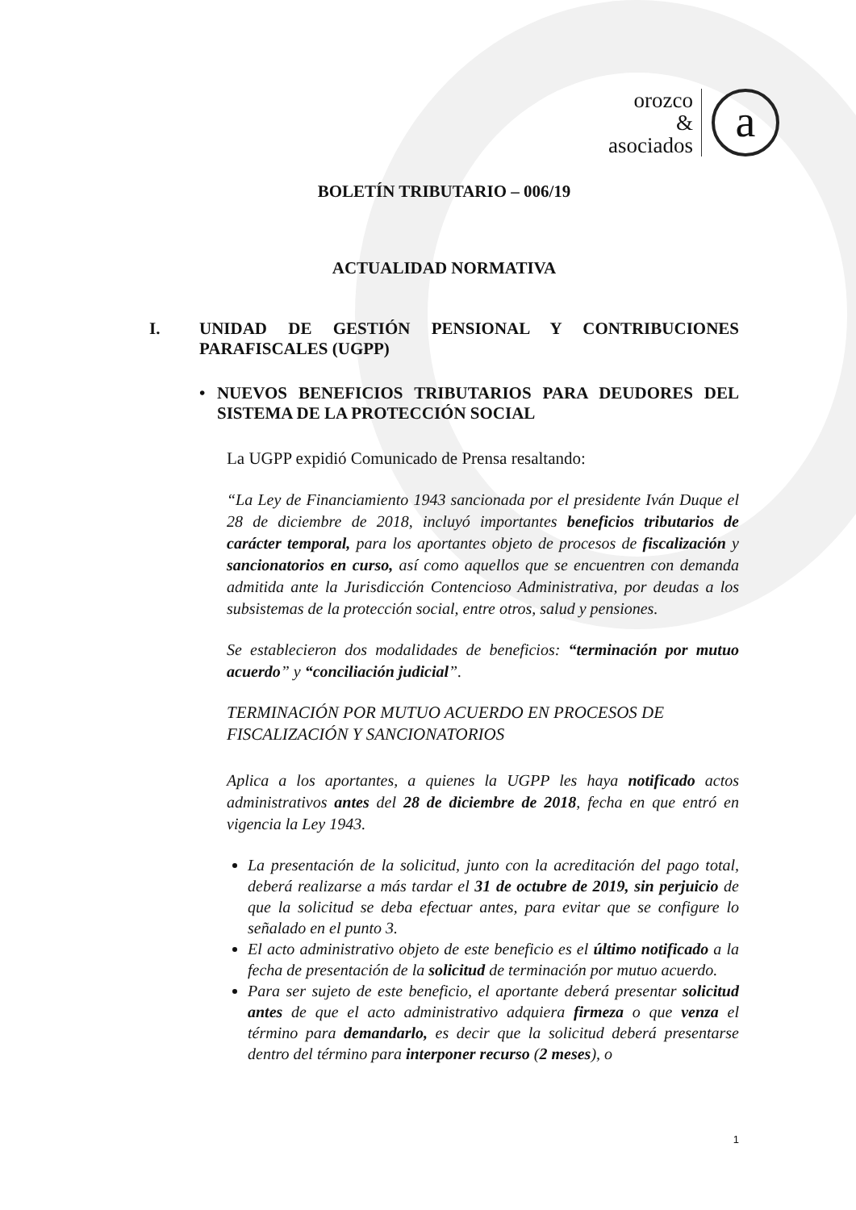orozco
&
asociados
a
BOLETÍN TRIBUTARIO – 006/19
ACTUALIDAD NORMATIVA
I. UNIDAD DE GESTIÓN PENSIONAL Y CONTRIBUCIONES PARAFISCALES (UGPP)
• NUEVOS BENEFICIOS TRIBUTARIOS PARA DEUDORES DEL SISTEMA DE LA PROTECCIÓN SOCIAL
La UGPP expidió Comunicado de Prensa resaltando:
“La Ley de Financiamiento 1943 sancionada por el presidente Iván Duque el 28 de diciembre de 2018, incluyó importantes beneficios tributarios de carácter temporal, para los aportantes objeto de procesos de fiscalización y sancionatorios en curso, así como aquellos que se encuentren con demanda admitida ante la Jurisdicción Contencioso Administrativa, por deudas a los subsistemas de la protección social, entre otros, salud y pensiones.
Se establecieron dos modalidades de beneficios: “terminación por mutuo acuerdo” y “conciliación judicial”.
TERMINACIÓN POR MUTUO ACUERDO EN PROCESOS DE FISCALIZACIÓN Y SANCIONATORIOS
Aplica a los aportantes, a quienes la UGPP les haya notificado actos administrativos antes del 28 de diciembre de 2018, fecha en que entró en vigencia la Ley 1943.
La presentación de la solicitud, junto con la acreditación del pago total, deberá realizarse a más tardar el 31 de octubre de 2019, sin perjuicio de que la solicitud se deba efectuar antes, para evitar que se configure lo señalado en el punto 3.
El acto administrativo objeto de este beneficio es el último notificado a la fecha de presentación de la solicitud de terminación por mutuo acuerdo.
Para ser sujeto de este beneficio, el aportante deberá presentar solicitud antes de que el acto administrativo adquiera firmeza o que venza el término para demandarlo, es decir que la solicitud deberá presentarse dentro del término para interponer recurso (2 meses), o
1